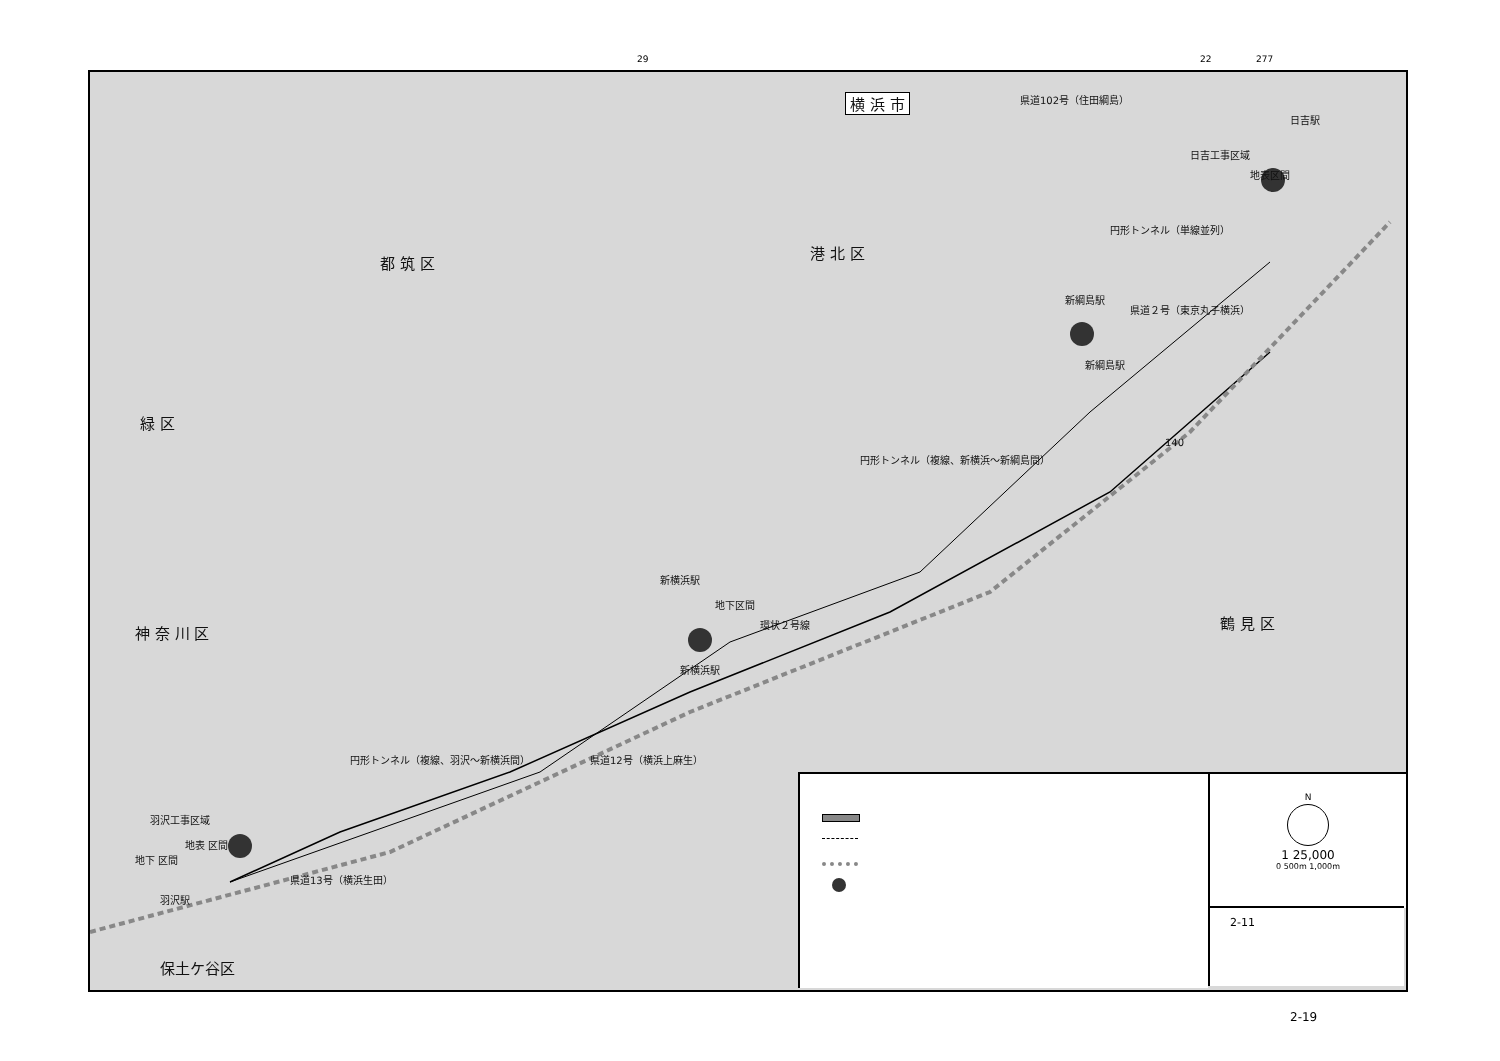29 22 277
横 浜 市
都 筑 区
港 北 区
緑 区
神 奈 川 区
鶴 見 区
保土ケ谷区
新横浜駅
新綱島駅
日吉駅
羽沢駅
環状２号線
県道２号（東京丸子横浜）
県道102号（住田綱島）
県道12号（横浜上麻生）
県道13号（横浜生田）
円形トンネル（複線、羽沢～新横浜間）
円形トンネル（複線、新横浜～新綱島間）
円形トンネル（単線並列）
日吉工事区域
地表区間
羽沢工事区域
地表 区間
地下 区間
新横浜駅
地下区間
新綱島駅
140
N
1 25,000
0 500m 1,000m
2-11
2-19